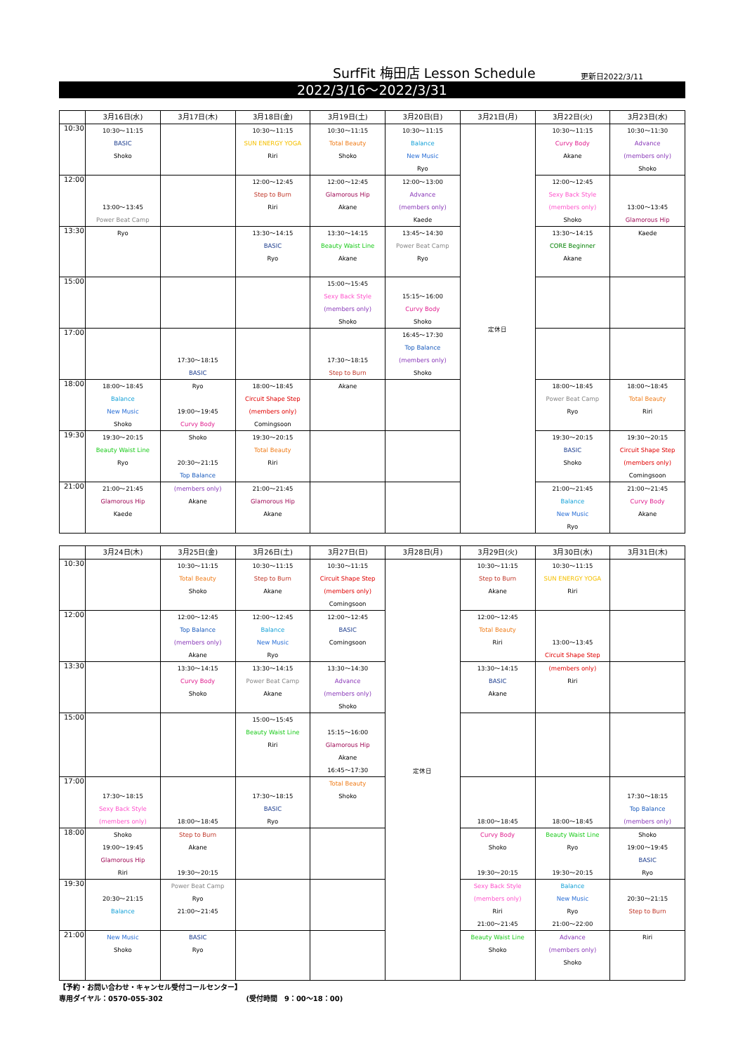SurfFit 梅田店 Lesson Schedule
更新日2022/3/11
2022/3/16～2022/3/31
| | 3月16日(水) | 3月17日(木) | 3月18日(金) | 3月19日(土) | 3月20日(日) | 3月21日(月) | 3月22日(火) | 3月23日(水) |
| --- | --- | --- | --- | --- | --- | --- | --- | --- |
| 10:30 | 10:30～11:15 BASIC Shoko | | 10:30～11:15 SUN ENERGY YOGA Riri | 10:30～11:15 Total Beauty Shoko | 10:30～11:15 Balance New Music Ryo | 定休日 | 10:30～11:15 Curvy Body Akane | 10:30～11:30 Advance (members only) Shoko |
| 12:00 | 13:00～13:45 Power Beat Camp | | 12:00～12:45 Step to Burn Riri | 12:00～12:45 Glamorous Hip Akane | 12:00～13:00 Advance (members only) Kaede | | 12:00～12:45 Sexy Back Style (members only) Shoko | 13:00～13:45 Glamorous Hip |
| 13:30 | Ryo | | 13:30～14:15 BASIC Ryo | 13:30～14:15 Beauty Waist Line Akane | 13:45～14:30 Power Beat Camp Ryo | | 13:30～14:15 CORE Beginner Akane | Kaede |
| 15:00 | | | | 15:00～15:45 Sexy Back Style (members only) Shoko | 15:15～16:00 Curvy Body Shoko | | | |
| 17:00 | | 17:30～18:15 BASIC | | 17:30～18:15 Step to Burn | 16:45～17:30 Top Balance (members only) Shoko | | | |
| 18:00 | 18:00～18:45 Balance New Music Shoko | Ryo 19:00～19:45 Curvy Body | 18:00～18:45 Circuit Shape Step (members only) Comingsoon | Akane | | | 18:00～18:45 Power Beat Camp Ryo | 18:00～18:45 Total Beauty Riri |
| 19:30 | 19:30～20:15 Beauty Waist Line Ryo | Shoko 20:30～21:15 Top Balance | 19:30～20:15 Total Beauty Riri | | | | 19:30～20:15 BASIC Shoko | 19:30～20:15 Circuit Shape Step (members only) Comingsoon |
| 21:00 | 21:00～21:45 Glamorous Hip Kaede | (members only) Akane | 21:00～21:45 Glamorous Hip Akane | | | | 21:00～21:45 Balance New Music Ryo | 21:00～21:45 Curvy Body Akane |
| | 3月24日(木) | 3月25日(金) | 3月26日(土) | 3月27日(日) | 3月28日(月) | 3月29日(火) | 3月30日(水) | 3月31日(木) |
| --- | --- | --- | --- | --- | --- | --- | --- | --- |
| 10:30 | | 10:30～11:15 Total Beauty Shoko | 10:30～11:15 Step to Burn Akane | 10:30～11:15 Circuit Shape Step (members only) Comingsoon | 定休日 | 10:30～11:15 Step to Burn Akane | 10:30～11:15 SUN ENERGY YOGA Riri | |
| 12:00 | | 12:00～12:45 Top Balance (members only) Akane | 12:00～12:45 Balance New Music Ryo | 12:00～12:45 BASIC Comingsoon | | 12:00～12:45 Total Beauty Riri | 13:00～13:45 Circuit Shape Step | |
| 13:30 | | 13:30～14:15 Curvy Body Shoko | 13:30～14:15 Power Beat Camp Akane | 13:30～14:30 Advance (members only) Shoko | | 13:30～14:15 BASIC Akane | (members only) Riri | |
| 15:00 | | | 15:00～15:45 Beauty Waist Line Riri | 15:15～16:00 Glamorous Hip Akane 16:45～17:30 | | | | |
| 17:00 | 17:30～18:15 Sexy Back Style (members only) | 18:00～18:45 | 17:30～18:15 BASIC Ryo | Total Beauty Shoko | | 18:00～18:45 | 18:00～18:45 | 17:30～18:15 Top Balance (members only) |
| 18:00 | Shoko 19:00～19:45 Glamorous Hip Riri | Step to Burn Akane 19:30～20:15 | | | | Curvy Body Shoko 19:30～20:15 | Beauty Waist Line Ryo 19:30～20:15 | Shoko 19:00～19:45 BASIC Ryo |
| 19:30 | 20:30～21:15 Balance | Power Beat Camp Ryo 21:00～21:45 | | | | Sexy Back Style (members only) Riri 21:00～21:45 | Balance New Music Ryo 21:00～22:00 | 20:30～21:15 Step to Burn |
| 21:00 | New Music Shoko | BASIC Ryo | | | | Beauty Waist Line Shoko | Advance (members only) Shoko | Riri |
【予約・お問い合わせ・キャンセル受付コールセンター】
専用ダイヤル：0570-055-302 (受付時間　9：00～18：00)